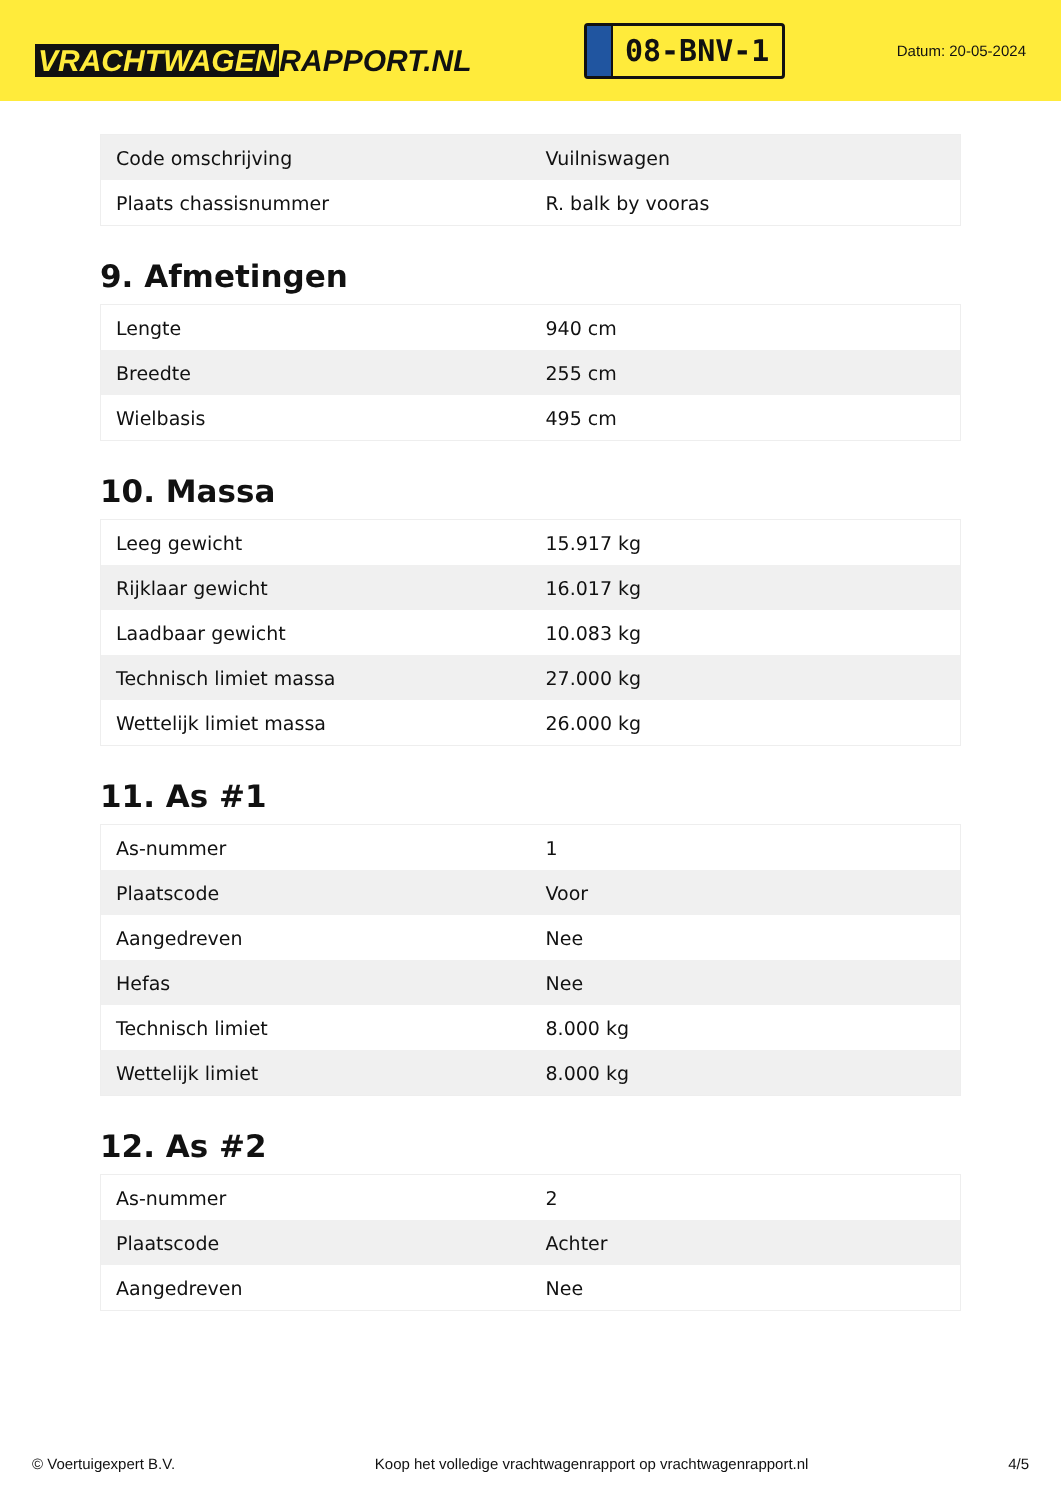VRACHTWAGEN RAPPORT.NL
08-BNV-1
Datum: 20-05-2024
| Code omschrijving | Vuilniswagen |
| Plaats chassisnummer | R. balk by vooras |
9. Afmetingen
| Lengte | 940 cm |
| Breedte | 255 cm |
| Wielbasis | 495 cm |
10. Massa
| Leeg gewicht | 15.917 kg |
| Rijklaar gewicht | 16.017 kg |
| Laadbaar gewicht | 10.083 kg |
| Technisch limiet massa | 27.000 kg |
| Wettelijk limiet massa | 26.000 kg |
11. As #1
| As-nummer | 1 |
| Plaatscode | Voor |
| Aangedreven | Nee |
| Hefas | Nee |
| Technisch limiet | 8.000 kg |
| Wettelijk limiet | 8.000 kg |
12. As #2
| As-nummer | 2 |
| Plaatscode | Achter |
| Aangedreven | Nee |
© Voertuigexpert B.V. Koop het volledige vrachtwagenrapport op vrachtwagenrapport.nl 4/5